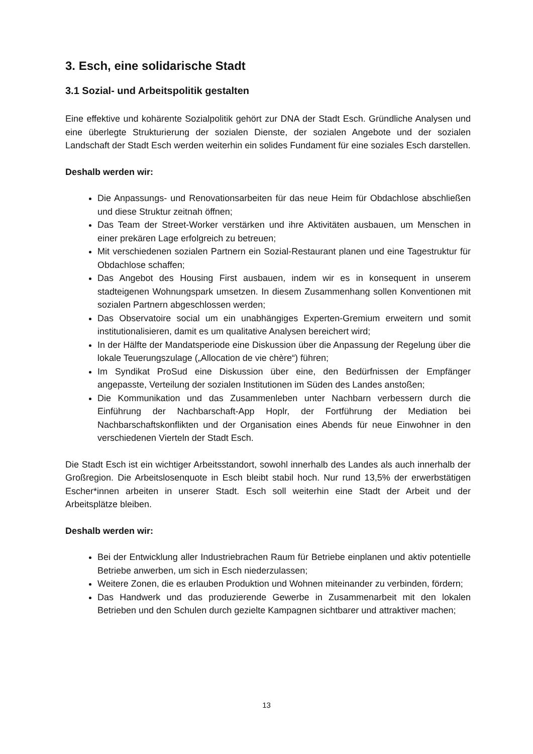3. Esch, eine solidarische Stadt
3.1 Sozial- und Arbeitspolitik gestalten
Eine effektive und kohärente Sozialpolitik gehört zur DNA der Stadt Esch. Gründliche Analysen und eine überlegte Strukturierung der sozialen Dienste, der sozialen Angebote und der sozialen Landschaft der Stadt Esch werden weiterhin ein solides Fundament für eine soziales Esch darstellen.
Deshalb werden wir:
Die Anpassungs- und Renovationsarbeiten für das neue Heim für Obdachlose abschließen und diese Struktur zeitnah öffnen;
Das Team der Street-Worker verstärken und ihre Aktivitäten ausbauen, um Menschen in einer prekären Lage erfolgreich zu betreuen;
Mit verschiedenen sozialen Partnern ein Sozial-Restaurant planen und eine Tagestruktur für Obdachlose schaffen;
Das Angebot des Housing First ausbauen, indem wir es in konsequent in unserem stadteigenen Wohnungspark umsetzen. In diesem Zusammenhang sollen Konventionen mit sozialen Partnern abgeschlossen werden;
Das Observatoire social um ein unabhängiges Experten-Gremium erweitern und somit institutionalisieren, damit es um qualitative Analysen bereichert wird;
In der Hälfte der Mandatsperiode eine Diskussion über die Anpassung der Regelung über die lokale Teuerungszulage („Allocation de vie chère“) führen;
Im Syndikat ProSud eine Diskussion über eine, den Bedürfnissen der Empfänger angepasste, Verteilung der sozialen Institutionen im Süden des Landes anstoßen;
Die Kommunikation und das Zusammenleben unter Nachbarn verbessern durch die Einführung der Nachbarschaft-App Hoplr, der Fortführung der Mediation bei Nachbarschaftskonflikten und der Organisation eines Abends für neue Einwohner in den verschiedenen Vierteln der Stadt Esch.
Die Stadt Esch ist ein wichtiger Arbeitsstandort, sowohl innerhalb des Landes als auch innerhalb der Großregion. Die Arbeitslosenquote in Esch bleibt stabil hoch. Nur rund 13,5% der erwerbstätigen Escher*innen arbeiten in unserer Stadt. Esch soll weiterhin eine Stadt der Arbeit und der Arbeitsplätze bleiben.
Deshalb werden wir:
Bei der Entwicklung aller Industriebrachen Raum für Betriebe einplanen und aktiv potentielle Betriebe anwerben, um sich in Esch niederzulassen;
Weitere Zonen, die es erlauben Produktion und Wohnen miteinander zu verbinden, fördern;
Das Handwerk und das produzierende Gewerbe in Zusammenarbeit mit den lokalen Betrieben und den Schulen durch gezielte Kampagnen sichtbarer und attraktiver machen;
13